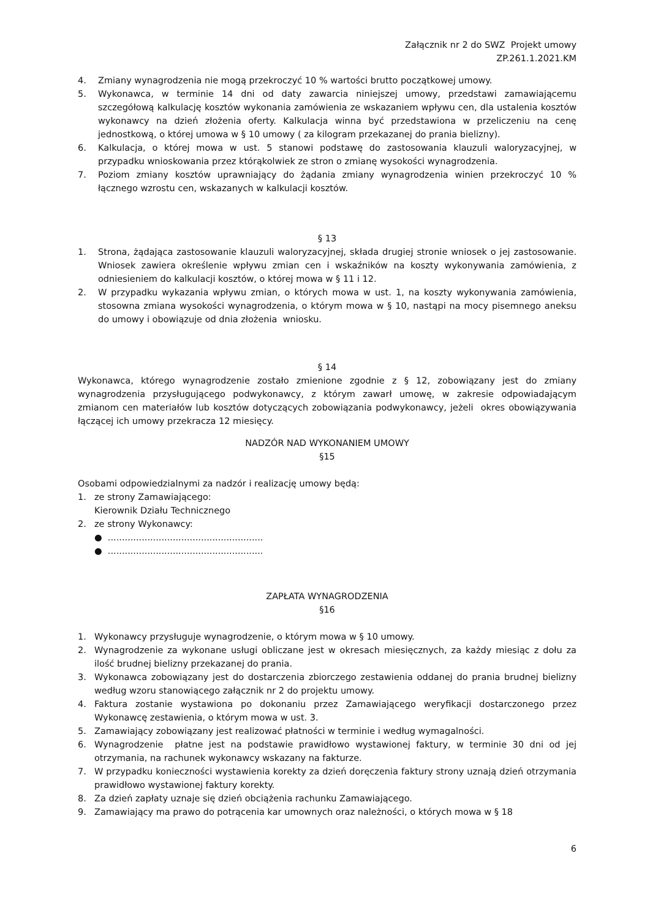Załącznik nr 2 do SWZ Projekt umowy
ZP.261.1.2021.KM
4. Zmiany wynagrodzenia nie mogą przekroczyć 10 % wartości brutto początkowej umowy.
5. Wykonawca, w terminie 14 dni od daty zawarcia niniejszej umowy, przedstawi zamawiającemu szczegółową kalkulację kosztów wykonania zamówienia ze wskazaniem wpływu cen, dla ustalenia kosztów wykonawcy na dzień złożenia oferty. Kalkulacja winna być przedstawiona w przeliczeniu na cenę jednostkową, o której umowa w § 10 umowy ( za kilogram przekazanej do prania bielizny).
6. Kalkulacja, o której mowa w ust. 5 stanowi podstawę do zastosowania klauzuli waloryzacyjnej, w przypadku wnioskowania przez którąkolwiek ze stron o zmianę wysokości wynagrodzenia.
7. Poziom zmiany kosztów uprawniający do żądania zmiany wynagrodzenia winien przekroczyć 10 % łącznego wzrostu cen, wskazanych w kalkulacji kosztów.
§ 13
1. Strona, żądająca zastosowanie klauzuli waloryzacyjnej, składa drugiej stronie wniosek o jej zastosowanie. Wniosek zawiera określenie wpływu zmian cen i wskaźników na koszty wykonywania zamówienia, z odniesieniem do kalkulacji kosztów, o której mowa w § 11 i 12.
2. W przypadku wykazania wpływu zmian, o których mowa w ust. 1, na koszty wykonywania zamówienia, stosowna zmiana wysokości wynagrodzenia, o którym mowa w § 10, nastąpi na mocy pisemnego aneksu do umowy i obowiązuje od dnia złożenia wniosku.
§ 14
Wykonawca, którego wynagrodzenie zostało zmienione zgodnie z § 12, zobowiązany jest do zmiany wynagrodzenia przysługującego podwykonawcy, z którym zawarł umowę, w zakresie odpowiadającym zmianom cen materiałów lub kosztów dotyczących zobowiązania podwykonawcy, jeżeli okres obowiązywania łączącej ich umowy przekracza 12 miesięcy.
NADZÓR NAD WYKONANIEM UMOWY
§15
Osobami odpowiedzialnymi za nadzór i realizację umowy będą:
1. ze strony Zamawiającego:
Kierownik Działu Technicznego
2. ze strony Wykonawcy:
● .......................................................
● .......................................................
ZAPŁATA WYNAGRODZENIA
§16
1. Wykonawcy przysługuje wynagrodzenie, o którym mowa w § 10 umowy.
2. Wynagrodzenie za wykonane usługi obliczane jest w okresach miesięcznych, za każdy miesiąc z dołu za ilość brudnej bielizny przekazanej do prania.
3. Wykonawca zobowiązany jest do dostarczenia zbiorczego zestawienia oddanej do prania brudnej bielizny według wzoru stanowiącego załącznik nr 2 do projektu umowy.
4. Faktura zostanie wystawiona po dokonaniu przez Zamawiającego weryfikacji dostarczonego przez Wykonawcę zestawienia, o którym mowa w ust. 3.
5. Zamawiający zobowiązany jest realizować płatności w terminie i według wymagalności.
6. Wynagrodzenie płatne jest na podstawie prawidłowo wystawionej faktury, w terminie 30 dni od jej otrzymania, na rachunek wykonawcy wskazany na fakturze.
7. W przypadku konieczności wystawienia korekty za dzień doręczenia faktury strony uznają dzień otrzymania prawidłowo wystawionej faktury korekty.
8. Za dzień zapłaty uznaje się dzień obciążenia rachunku Zamawiającego.
9. Zamawiający ma prawo do potrącenia kar umownych oraz należności, o których mowa w § 18
6